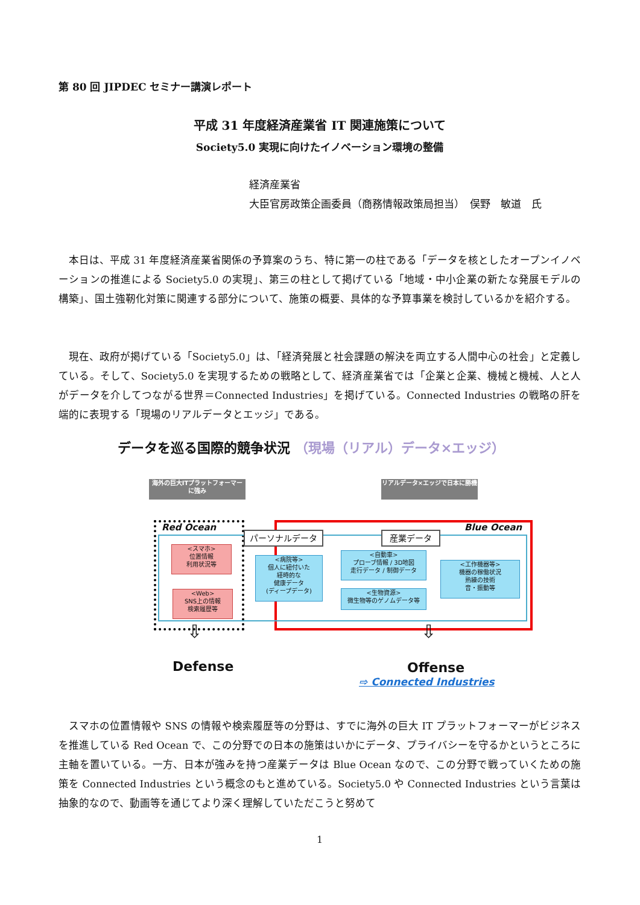第 80 回 JIPDEC セミナー講演レポート
平成 31 年度経済産業省 IT 関連施策について
Society5.0 実現に向けたイノベーション環境の整備
経済産業省
大臣官房政策企画委員（商務情報政策局担当）　俣野　敏道　氏
本日は、平成 31 年度経済産業省関係の予算案のうち、特に第一の柱である「データを核としたオープンイノベーションの推進による Society5.0 の実現」、第三の柱として掲げている「地域・中小企業の新たな発展モデルの構築」、国土強靭化対策に関連する部分について、施策の概要、具体的な予算事業を検討しているかを紹介する。
現在、政府が掲げている「Society5.0」は、「経済発展と社会課題の解決を両立する人間中心の社会」と定義している。そして、Society5.0 を実現するための戦略として、経済産業省では「企業と企業、機械と機械、人と人がデータを介してつながる世界＝Connected Industries」を掲げている。Connected Industries の戦略の肝を端的に表現する「現場のリアルデータとエッジ」である。
データを巡る国際的競争状況 （現場（リアル）データ×エッジ）
海外の巨大ITプラットフォーマーに強み
リアルデータ×エッジで日本に勝機
Red Ocean Blue Ocean
パーソナルデータ 産業データ
<スマホ>
位置情報
利用状況等
<Web>
SNS上の情報
検索履歴等
<病院等>
個人に紐付いた
経時的な
健康データ
(ディープデータ)
<自動車>
プローブ情報 / 3D地図
走行データ / 制御データ
<生物資源>
微生物等のゲノムデータ等
<工作機器等>
機器の稼働状況
熟練の技術
音・振動等
⇩ ⇩
Defense Offense
⇨ Connected Industries
スマホの位置情報や SNS の情報や検索履歴等の分野は、すでに海外の巨大 IT プラットフォーマーがビジネスを推進している Red Ocean で、この分野での日本の施策はいかにデータ、プライバシーを守るかというところに主軸を置いている。一方、日本が強みを持つ産業データは Blue Ocean なので、この分野で戦っていくための施策を Connected Industries という概念のもと進めている。Society5.0 や Connected Industries という言葉は抽象的なので、動画等を通じてより深く理解していただこうと努めて
1